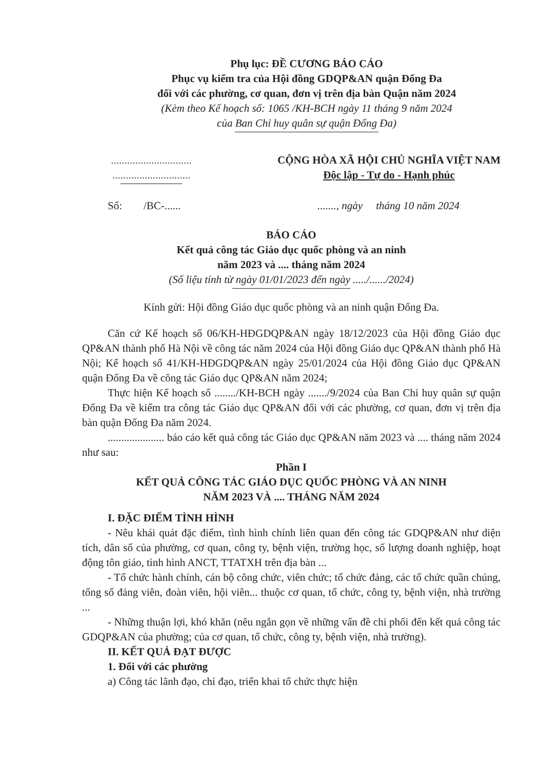Phụ lục: ĐỀ CƯƠNG BÁO CÁO
Phục vụ kiểm tra của Hội đồng GDQP&AN quận Đống Đa
đối với các phường, cơ quan, đơn vị trên địa bàn Quận năm 2024
(Kèm theo Kế hoạch số: 1065 /KH-BCH ngày 11 tháng 9 năm 2024
của Ban Chỉ huy quân sự quận Đống Đa)
..............................
.............................
CỘNG HÒA XÃ HỘI CHỦ NGHĨA VIỆT NAM
Độc lập - Tự do - Hạnh phúc
Số: /BC-............., ngày tháng 10 năm 2024
BÁO CÁO
Kết quả công tác Giáo dục quốc phòng và an ninh
năm 2023 và .... tháng năm 2024
(Số liệu tính từ ngày 01/01/2023 đến ngày ...../....../2024)
Kính gửi: Hội đồng Giáo dục quốc phòng và an ninh quận Đống Đa.
Căn cứ Kế hoạch số 06/KH-HĐGDQP&AN ngày 18/12/2023 của Hội đồng Giáo dục QP&AN thành phố Hà Nội về công tác năm 2024 của Hội đồng Giáo dục QP&AN thành phố Hà Nội; Kế hoạch số 41/KH-HĐGDQP&AN ngày 25/01/2024 của Hội đồng Giáo dục QP&AN quận Đống Đa về công tác Giáo dục QP&AN năm 2024;
Thực hiện Kế hoạch số ......../KH-BCH ngày ......./9/2024 của Ban Chỉ huy quân sự quận Đống Đa về kiểm tra công tác Giáo dục QP&AN đối với các phường, cơ quan, đơn vị trên địa bàn quận Đống Đa năm 2024.
..................... báo cáo kết quả công tác Giáo dục QP&AN năm 2023 và .... tháng năm 2024 như sau:
Phần I
KẾT QUẢ CÔNG TÁC GIÁO DỤC QUỐC PHÒNG VÀ AN NINH
NĂM 2023 VÀ .... THÁNG NĂM 2024
I. ĐẶC ĐIỂM TÌNH HÌNH
- Nêu khái quát đặc điểm, tình hình chính liên quan đến công tác GDQP&AN như diện tích, dân số của phường, cơ quan, công ty, bệnh viện, trường học, số lượng doanh nghiệp, hoạt động tôn giáo, tình hình ANCT, TTATXH trên địa bàn ...
- Tổ chức hành chính, cán bộ công chức, viên chức; tổ chức đảng, các tổ chức quần chúng, tổng số đảng viên, đoàn viên, hội viên... thuộc cơ quan, tổ chức, công ty, bệnh viện, nhà trường ...
- Những thuận lợi, khó khăn (nêu ngắn gọn về những vấn đề chi phối đến kết quả công tác GDQP&AN của phường; của cơ quan, tổ chức, công ty, bệnh viện, nhà trường).
II. KẾT QUẢ ĐẠT ĐƯỢC
1. Đối với các phường
a) Công tác lãnh đạo, chỉ đạo, triển khai tổ chức thực hiện